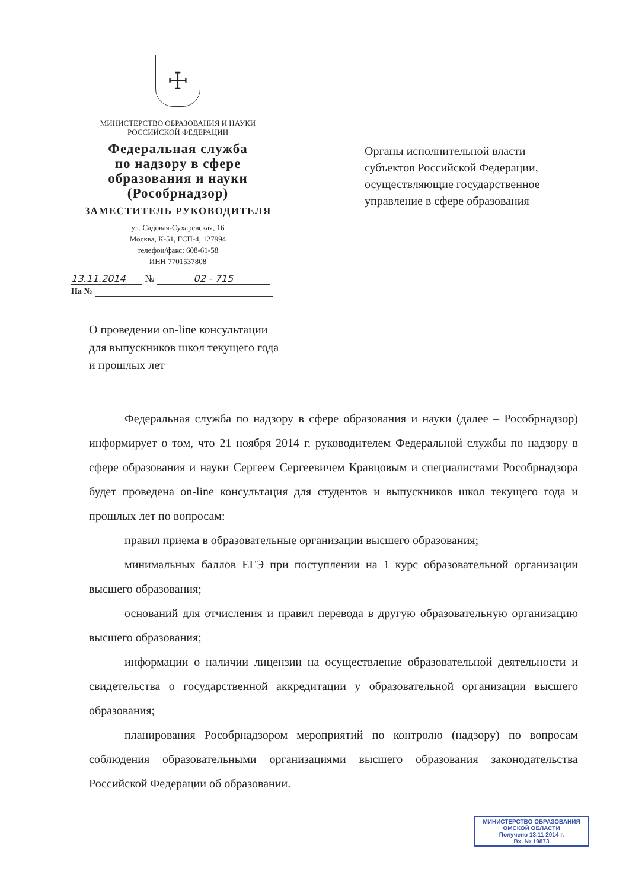☩
МИНИСТЕРСТВО ОБРАЗОВАНИЯ И НАУКИ
РОССИЙСКОЙ ФЕДЕРАЦИИ
Федеральная служба
по надзору в сфере
образования и науки
(Рособрнадзор)
ЗАМЕСТИТЕЛЬ РУКОВОДИТЕЛЯ
ул. Садовая-Сухаревская, 16
Москва, К-51, ГСП-4, 127994
телефон/факс: 608-61-58
ИНН 7701537808
13.11.2014 № 02 - 715
На №
Органы исполнительной власти
субъектов Российской Федерации,
осуществляющие государственное
управление в сфере образования
О проведении on-line консультации
для выпускников школ текущего года
и прошлых лет
Федеральная служба по надзору в сфере образования и науки (далее – Рособрнадзор) информирует о том, что 21 ноября 2014 г. руководителем Федеральной службы по надзору в сфере образования и науки Сергеем Сергеевичем Кравцовым и специалистами Рособрнадзора будет проведена on-line консультация для студентов и выпускников школ текущего года и прошлых лет по вопросам:
правил приема в образовательные организации высшего образования;
минимальных баллов ЕГЭ при поступлении на 1 курс образовательной организации высшего образования;
оснований для отчисления и правил перевода в другую образовательную организацию высшего образования;
информации о наличии лицензии на осуществление образовательной деятельности и свидетельства о государственной аккредитации у образовательной организации высшего образования;
планирования Рособрнадзором мероприятий по контролю (надзору) по вопросам соблюдения образовательными организациями высшего образования законодательства Российской Федерации об образовании.
МИНИСТЕРСТВО ОБРАЗОВАНИЯ
ОМСКОЙ ОБЛАСТИ
Получено 13.11 2014 г.
Вх. № 19873